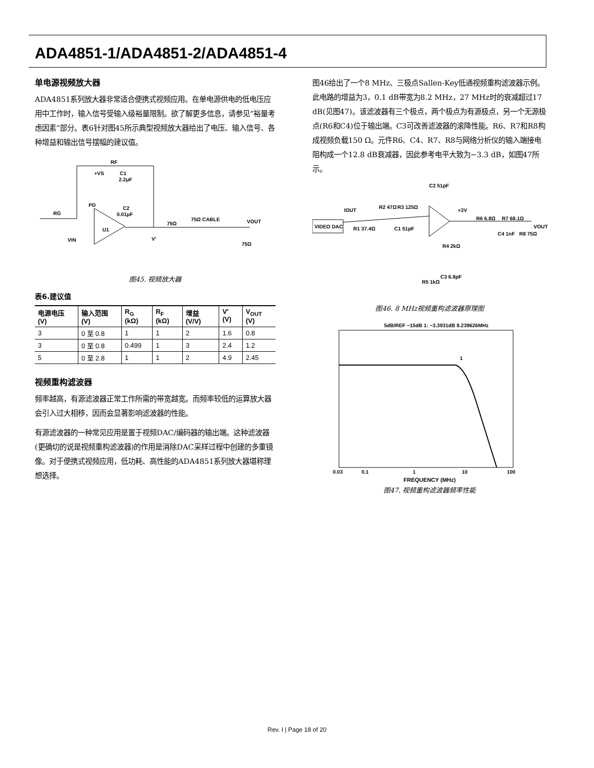ADA4851-1/ADA4851-2/ADA4851-4
单电源视频放大器
ADA4851系列放大器非常适合便携式视频应用。在单电源供电的低电压应用中工作时，输入信号受输入级裕量限制。欲了解更多信息，请参见“裕量考虑因素”部分。表6针对图45所示典型视频放大器给出了电压、输入信号、各种增益和输出信号摆幅的建议值。
RF
+VS
C1
2.2μF
PD
C2
0.01μF
RG
U1
VIN
V'
75Ω
75Ω CABLE
VOUT
75Ω
图45. 视频放大器
表6.建议值
| 电源电压 (V) | 输入范围 (V) | R<sub>G</sub> (kΩ) | R<sub>F</sub> (kΩ) | 增益 (V/V) | V′ (V) | V<sub>OUT</sub> (V) |
| --- | --- | --- | --- | --- | --- | --- |
| 3 | 0 至 0.8 | 1 | 1 | 2 | 1.6 | 0.8 |
| 3 | 0 至 0.8 | 0.499 | 1 | 3 | 2.4 | 1.2 |
| 5 | 0 至 2.8 | 1 | 1 | 2 | 4.9 | 2.45 |
视频重构滤波器
频率越高，有源滤波器正常工作所需的带宽越宽。而频率较低的运算放大器会引入过大相移，因而会显著影响滤波器的性能。
有源滤波器的一种常见应用是置于视频DAC/编码器的输出端。这种滤波器(更确切的说是视频重构滤波器)的作用是消除DAC采样过程中创建的多重镜像。对于便携式视频应用，低功耗、高性能的ADA4851系列放大器堪称理想选择。
图46给出了一个8 MHz、三极点Sallen-Key低通视频重构滤波器示例。此电路的增益为3，0.1 dB带宽为8.2 MHz，27 MHz时的衰减超过17 dB(见图47)。该滤波器有三个极点，两个极点为有源极点，另一个无源极点(R6和C4)位于输出端。C3可改善滤波器的滚降性能。R6、R7和R8构成视频负载150 Ω。元件R6、C4、R7、R8与网络分析仪的输入端接电阻构成一个12.8 dB衰减器，因此参考电平大致为−3.3 dB，如图47所示。
VIDEO DAC
IOUT
R2 47Ω
R3 125Ω
C2 51pF
R1 37.4Ω
C1 51pF
+3V
R6 6.8Ω
R7 68.1Ω
VOUT
C4 1nF
R8 75Ω
R4 2kΩ
C3 6.8pF
R5 1kΩ
图46. 8 MHz视频重构滤波器原理图
5dB/REF −15dB 1: −3.3931dB 8.239626MHz
1
0.03
0.1
1
10
100
FREQUENCY (MHz)
图47. 视频重构滤波器频率性能
Rev. I | Page 18 of 20